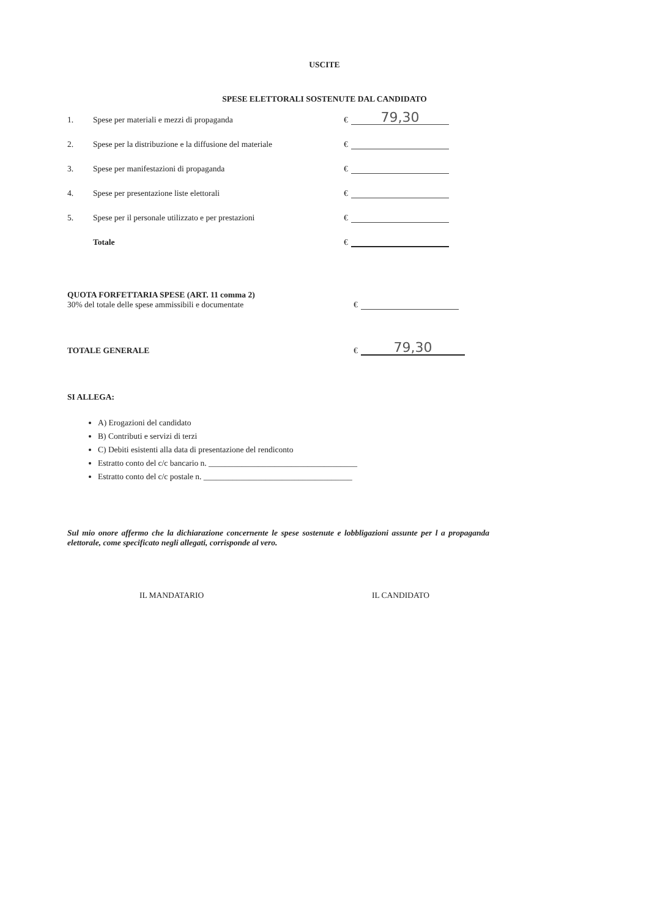USCITE
SPESE ELETTORALI SOSTENUTE DAL CANDIDATO
1.
Spese per materiali e mezzi di propaganda
€
79,30
2.
Spese per la distribuzione e la diffusione del materiale
€
3.
Spese per manifestazioni di propaganda
€
4.
Spese per presentazione liste elettorali
€
5.
Spese per il personale utilizzato e per prestazioni
€
Totale
€
QUOTA FORFETTARIA SPESE (ART. 11 comma 2)
30% del totale delle spese ammissibili e documentate
€
TOTALE GENERALE
€
79,30
SI ALLEGA:
A) Erogazioni del candidato
B) Contributi e servizi di terzi
C) Debiti esistenti alla data di presentazione del rendiconto
Estratto conto del c/c bancario n. ____________________________________
Estratto conto del c/c postale n. ____________________________________
Sul mio onore affermo che la dichiarazione concernente le spese sostenute e lobbligazioni assunte per l a propaganda elettorale, come specificato negli allegati, corrisponde al vero.
IL MANDATARIO IL CANDIDATO